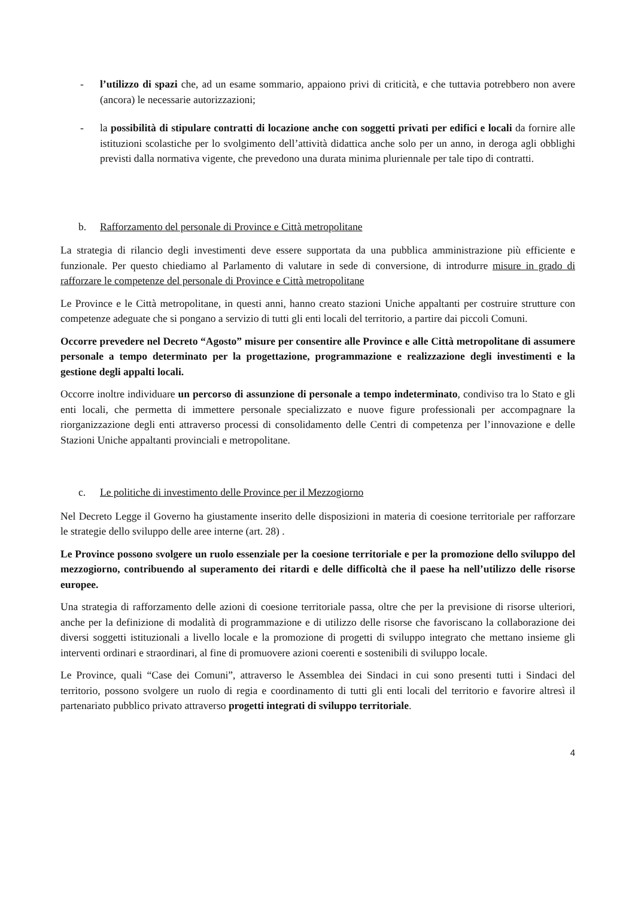- l’utilizzo di spazi che, ad un esame sommario, appaiono privi di criticità, e che tuttavia potrebbero non avere (ancora) le necessarie autorizzazioni;
- la possibilità di stipulare contratti di locazione anche con soggetti privati per edifici e locali da fornire alle istituzioni scolastiche per lo svolgimento dell’attività didattica anche solo per un anno, in deroga agli obblighi previsti dalla normativa vigente, che prevedono una durata minima pluriennale per tale tipo di contratti.
b. Rafforzamento del personale di Province e Città metropolitane
La strategia di rilancio degli investimenti deve essere supportata da una pubblica amministrazione più efficiente e funzionale. Per questo chiediamo al Parlamento di valutare in sede di conversione, di introdurre misure in grado di rafforzare le competenze del personale di Province e Città metropolitane
Le Province e le Città metropolitane, in questi anni, hanno creato stazioni Uniche appaltanti per costruire strutture con competenze adeguate che si pongano a servizio di tutti gli enti locali del territorio, a partire dai piccoli Comuni.
Occorre prevedere nel Decreto “Agosto” misure per consentire alle Province e alle Città metropolitane di assumere personale a tempo determinato per la progettazione, programmazione e realizzazione degli investimenti e la gestione degli appalti locali.
Occorre inoltre individuare un percorso di assunzione di personale a tempo indeterminato, condiviso tra lo Stato e gli enti locali, che permetta di immettere personale specializzato e nuove figure professionali per accompagnare la riorganizzazione degli enti attraverso processi di consolidamento delle Centri di competenza per l’innovazione e delle Stazioni Uniche appaltanti provinciali e metropolitane.
c. Le politiche di investimento delle Province per il Mezzogiorno
Nel Decreto Legge il Governo ha giustamente inserito delle disposizioni in materia di coesione territoriale per rafforzare le strategie dello sviluppo delle aree interne (art. 28) .
Le Province possono svolgere un ruolo essenziale per la coesione territoriale e per la promozione dello sviluppo del mezzogiorno, contribuendo al superamento dei ritardi e delle difficoltà che il paese ha nell’utilizzo delle risorse europee.
Una strategia di rafforzamento delle azioni di coesione territoriale passa, oltre che per la previsione di risorse ulteriori, anche per la definizione di modalità di programmazione e di utilizzo delle risorse che favoriscano la collaborazione dei diversi soggetti istituzionali a livello locale e la promozione di progetti di sviluppo integrato che mettano insieme gli interventi ordinari e straordinari, al fine di promuovere azioni coerenti e sostenibili di sviluppo locale.
Le Province, quali “Case dei Comuni”, attraverso le Assemblea dei Sindaci in cui sono presenti tutti i Sindaci del territorio, possono svolgere un ruolo di regia e coordinamento di tutti gli enti locali del territorio e favorire altresì il partenariato pubblico privato attraverso progetti integrati di sviluppo territoriale.
4